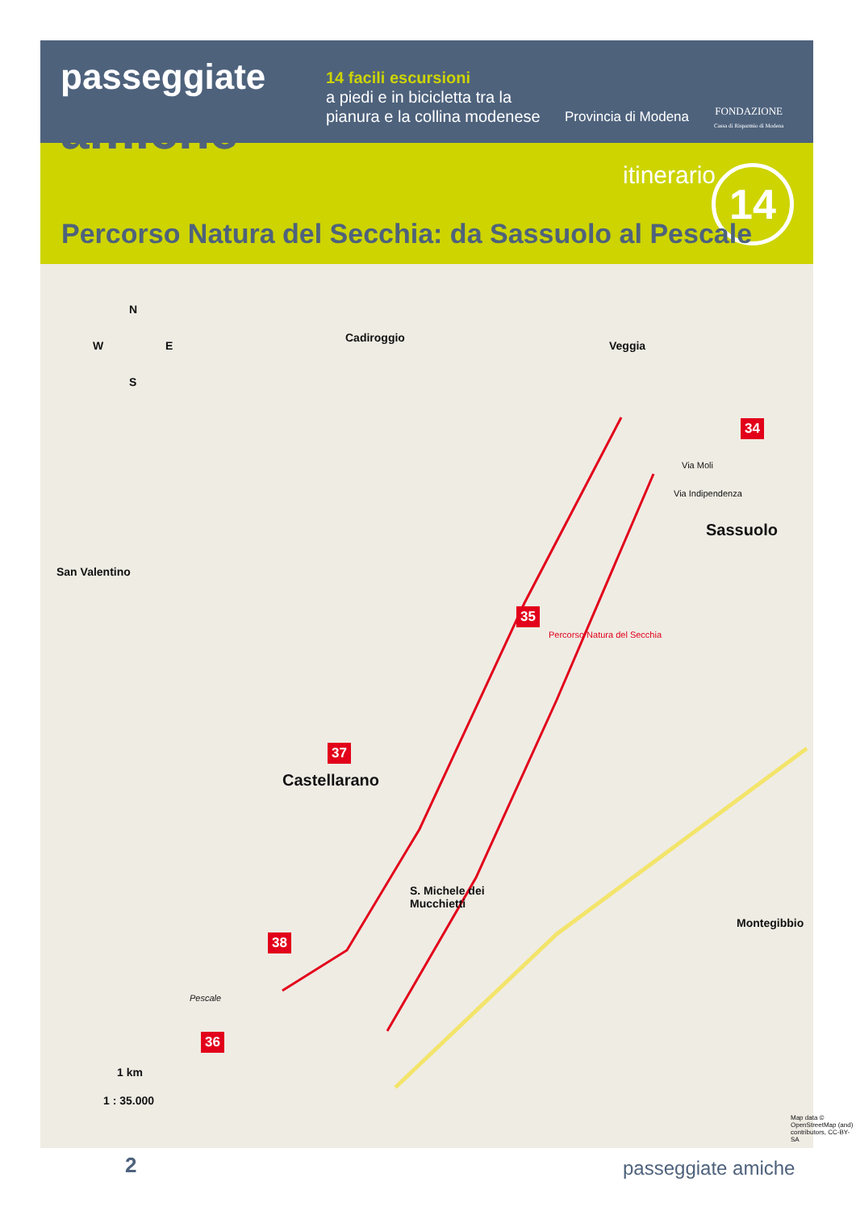passeggiate
amiche
14 facili escursioni
a piedi e in bicicletta tra la
pianura e la collina modenese
Provincia di Modena
FONDAZIONE
Cassa di Risparmio di Modena
itinerario 14
Percorso Natura del Secchia: da Sassuolo al Pescale
N
W E
S
Cadiroggio
Veggia
San Valentino
Sassuolo
Castellarano
S. Michele dei
Mucchietti
Montegibbio
Pescale
Via Moli
Via Indipendenza
Percorso Natura del Secchia
34
35
36
37
38
1 km
1 : 35.000
Map data © OpenStreetMap (and) contributors, CC-BY-SA
2 passeggiate amiche